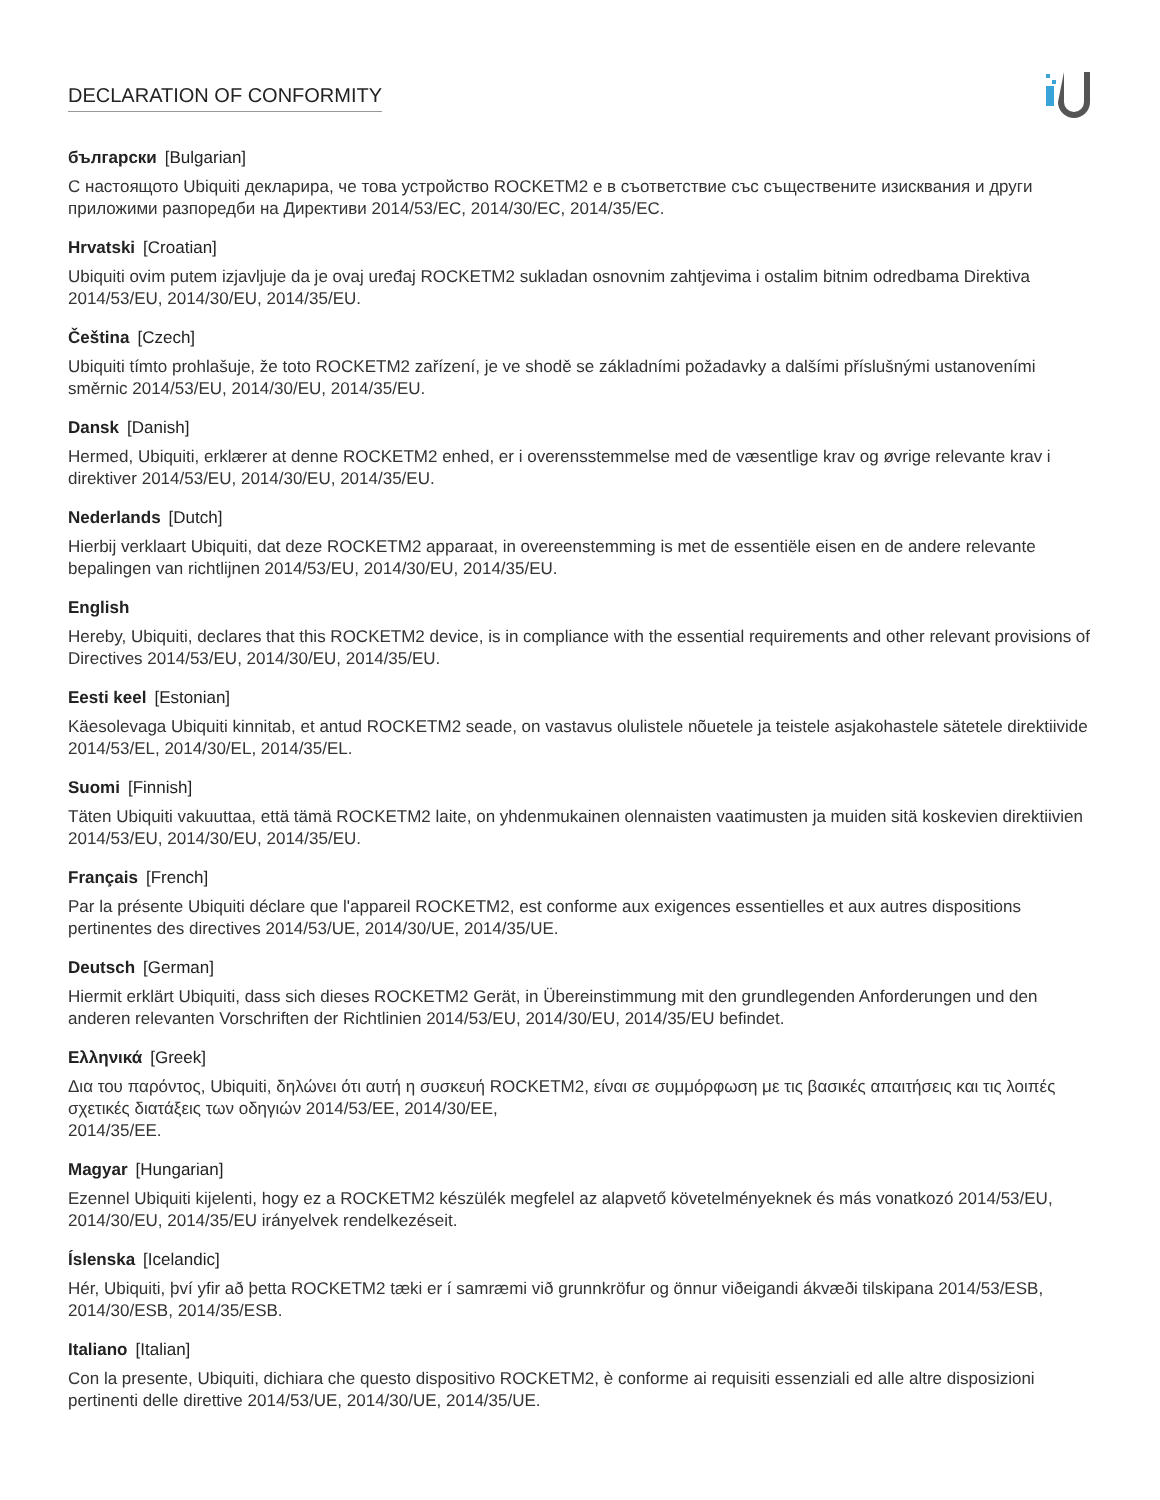DECLARATION OF CONFORMITY
български [Bulgarian]
С настоящото Ubiquiti декларира, че това устройство ROCKETM2 е в съответствие със съществените изисквания и други приложими разпоредби на Директиви 2014/53/EC, 2014/30/ЕС, 2014/35/ЕС.
Hrvatski [Croatian]
Ubiquiti ovim putem izjavljuje da je ovaj uređaj ROCKETM2 sukladan osnovnim zahtjevima i ostalim bitnim odredbama Direktiva 2014/53/EU, 2014/30/EU, 2014/35/EU.
Čeština [Czech]
Ubiquiti tímto prohlašuje, že toto ROCKETM2 zařízení, je ve shodě se základními požadavky a dalšími příslušnými ustanoveními směrnic 2014/53/EU, 2014/30/EU, 2014/35/EU.
Dansk [Danish]
Hermed, Ubiquiti, erklærer at denne ROCKETM2 enhed, er i overensstemmelse med de væsentlige krav og øvrige relevante krav i direktiver 2014/53/EU, 2014/30/EU, 2014/35/EU.
Nederlands [Dutch]
Hierbij verklaart Ubiquiti, dat deze ROCKETM2 apparaat, in overeenstemming is met de essentiële eisen en de andere relevante bepalingen van richtlijnen 2014/53/EU, 2014/30/EU, 2014/35/EU.
English
Hereby, Ubiquiti, declares that this ROCKETM2 device, is in compliance with the essential requirements and other relevant provisions of Directives 2014/53/EU, 2014/30/EU, 2014/35/EU.
Eesti keel [Estonian]
Käesolevaga Ubiquiti kinnitab, et antud ROCKETM2 seade, on vastavus olulistele nõuetele ja teistele asjakohastele sätetele direktiivide 2014/53/EL, 2014/30/EL, 2014/35/EL.
Suomi [Finnish]
Täten Ubiquiti vakuuttaa, että tämä ROCKETM2 laite, on yhdenmukainen olennaisten vaatimusten ja muiden sitä koskevien direktiivien 2014/53/EU, 2014/30/EU, 2014/35/EU.
Français [French]
Par la présente Ubiquiti déclare que l'appareil ROCKETM2, est conforme aux exigences essentielles et aux autres dispositions pertinentes des directives 2014/53/UE, 2014/30/UE, 2014/35/UE.
Deutsch [German]
Hiermit erklärt Ubiquiti, dass sich dieses ROCKETM2 Gerät, in Übereinstimmung mit den grundlegenden Anforderungen und den anderen relevanten Vorschriften der Richtlinien 2014/53/EU, 2014/30/EU, 2014/35/EU befindet.
Ελληνικά [Greek]
Δια του παρόντος, Ubiquiti, δηλώνει ότι αυτή η συσκευή ROCKETM2, είναι σε συμμόρφωση με τις βασικές απαιτήσεις και τις λοιπές σχετικές διατάξεις των οδηγιών 2014/53/EE, 2014/30/EE,
2014/35/EE.
Magyar [Hungarian]
Ezennel Ubiquiti kijelenti, hogy ez a ROCKETM2 készülék megfelel az alapvető követelményeknek és más vonatkozó 2014/53/EU, 2014/30/EU, 2014/35/EU irányelvek rendelkezéseit.
Íslenska [Icelandic]
Hér, Ubiquiti, því yfir að þetta ROCKETM2 tæki er í samræmi við grunnkröfur og önnur viðeigandi ákvæði tilskipana 2014/53/ESB, 2014/30/ESB, 2014/35/ESB.
Italiano [Italian]
Con la presente, Ubiquiti, dichiara che questo dispositivo ROCKETM2, è conforme ai requisiti essenziali ed alle altre disposizioni pertinenti delle direttive 2014/53/UE, 2014/30/UE, 2014/35/UE.